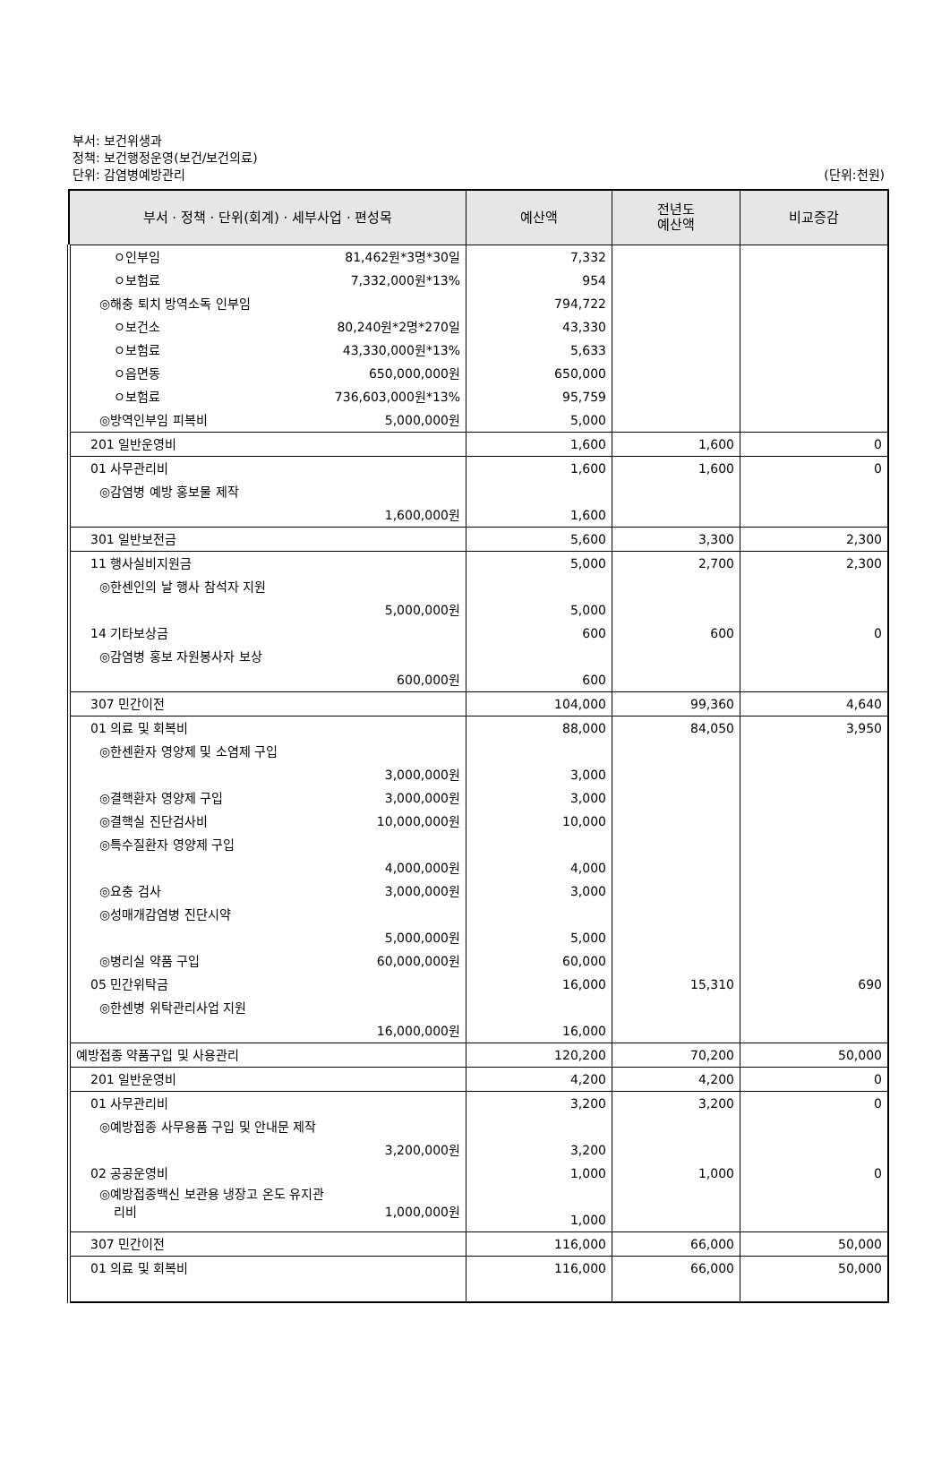부서: 보건위생과
정책: 보건행정운영(보건/보건의료)
단위: 감염병예방관리
(단위:천원)
| 부서 · 정책 · 단위(회계) · 세부사업 · 편성목 | 예산액 | 전년도 예산액 | 비교증감 |
| --- | --- | --- | --- |
| ㅇ인부임 81,462원*3명*30일 | 7,332 | | |
| ㅇ보험료 7,332,000원*13% | 954 | | |
| ◎해충 퇴치 방역소독 인부임 | 794,722 | | |
| ㅇ보건소 80,240원*2명*270일 | 43,330 | | |
| ㅇ보험료 43,330,000원*13% | 5,633 | | |
| ㅇ읍면동 650,000,000원 | 650,000 | | |
| ㅇ보험료 736,603,000원*13% | 95,759 | | |
| ◎방역인부임 피복비 5,000,000원 | 5,000 | | |
| 201 일반운영비 | 1,600 | 1,600 | 0 |
| 01 사무관리비 | 1,600 | 1,600 | 0 |
| ◎감염병 예방 홍보물 제작 1,600,000원 | 1,600 | | |
| 301 일반보전금 | 5,600 | 3,300 | 2,300 |
| 11 행사실비지원금 | 5,000 | 2,700 | 2,300 |
| ◎한센인의 날 행사 참석자 지원 5,000,000원 | 5,000 | | |
| 14 기타보상금 | 600 | 600 | 0 |
| ◎감염병 홍보 자원봉사자 보상 600,000원 | 600 | | |
| 307 민간이전 | 104,000 | 99,360 | 4,640 |
| 01 의료 및 회복비 | 88,000 | 84,050 | 3,950 |
| ◎한센환자 영양제 및 소염제 구입 3,000,000원 | 3,000 | | |
| ◎결핵환자 영양제 구입 3,000,000원 | 3,000 | | |
| ◎결핵실 진단검사비 10,000,000원 | 10,000 | | |
| ◎특수질환자 영양제 구입 4,000,000원 | 4,000 | | |
| ◎요충 검사 3,000,000원 | 3,000 | | |
| ◎성매개감염병 진단시약 5,000,000원 | 5,000 | | |
| ◎병리실 약품 구입 60,000,000원 | 60,000 | | |
| 05 민간위탁금 | 16,000 | 15,310 | 690 |
| ◎한센병 위탁관리사업 지원 16,000,000원 | 16,000 | | |
| 예방접종 약품구입 및 사용관리 | 120,200 | 70,200 | 50,000 |
| 201 일반운영비 | 4,200 | 4,200 | 0 |
| 01 사무관리비 | 3,200 | 3,200 | 0 |
| ◎예방접종 사무용품 구입 및 안내문 제작 3,200,000원 | 3,200 | | |
| 02 공공운영비 | 1,000 | 1,000 | 0 |
| ◎예방접종백신 보관용 냉장고 온도 유지관 리비 1,000,000원 | 1,000 | | |
| 307 민간이전 | 116,000 | 66,000 | 50,000 |
| 01 의료 및 회복비 | 116,000 | 66,000 | 50,000 |